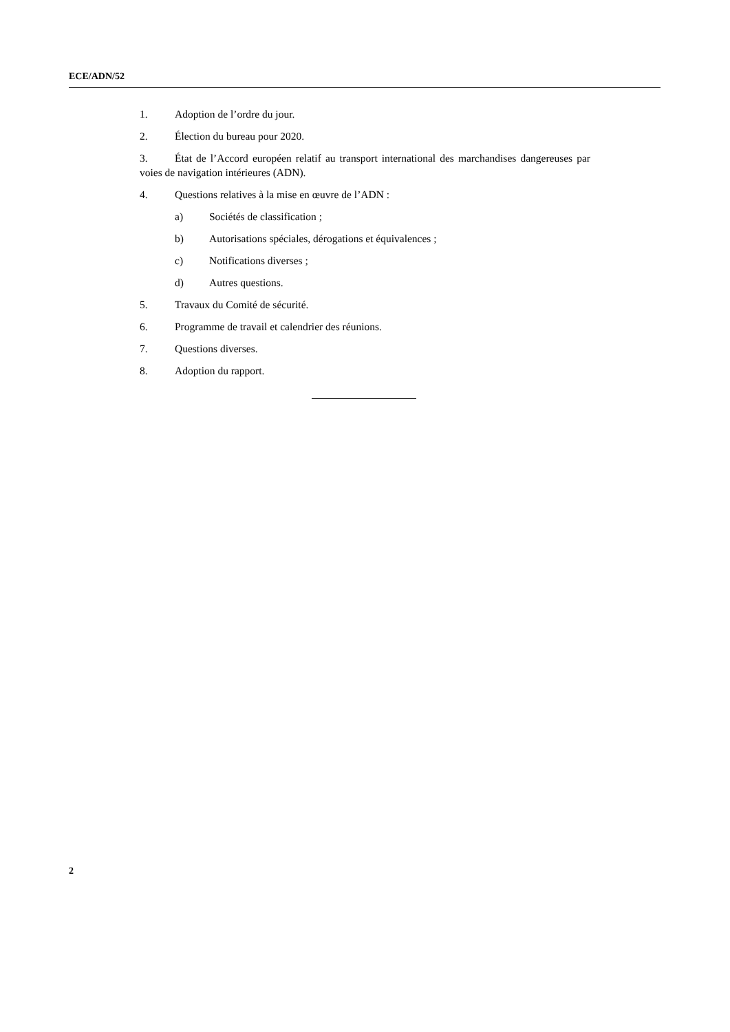ECE/ADN/52
1. Adoption de l’ordre du jour.
2. Élection du bureau pour 2020.
3. État de l’Accord européen relatif au transport international des marchandises dangereuses par voies de navigation intérieures (ADN).
4. Questions relatives à la mise en œuvre de l’ADN :
a) Sociétés de classification ;
b) Autorisations spéciales, dérogations et équivalences ;
c) Notifications diverses ;
d) Autres questions.
5. Travaux du Comité de sécurité.
6. Programme de travail et calendrier des réunions.
7. Questions diverses.
8. Adoption du rapport.
2